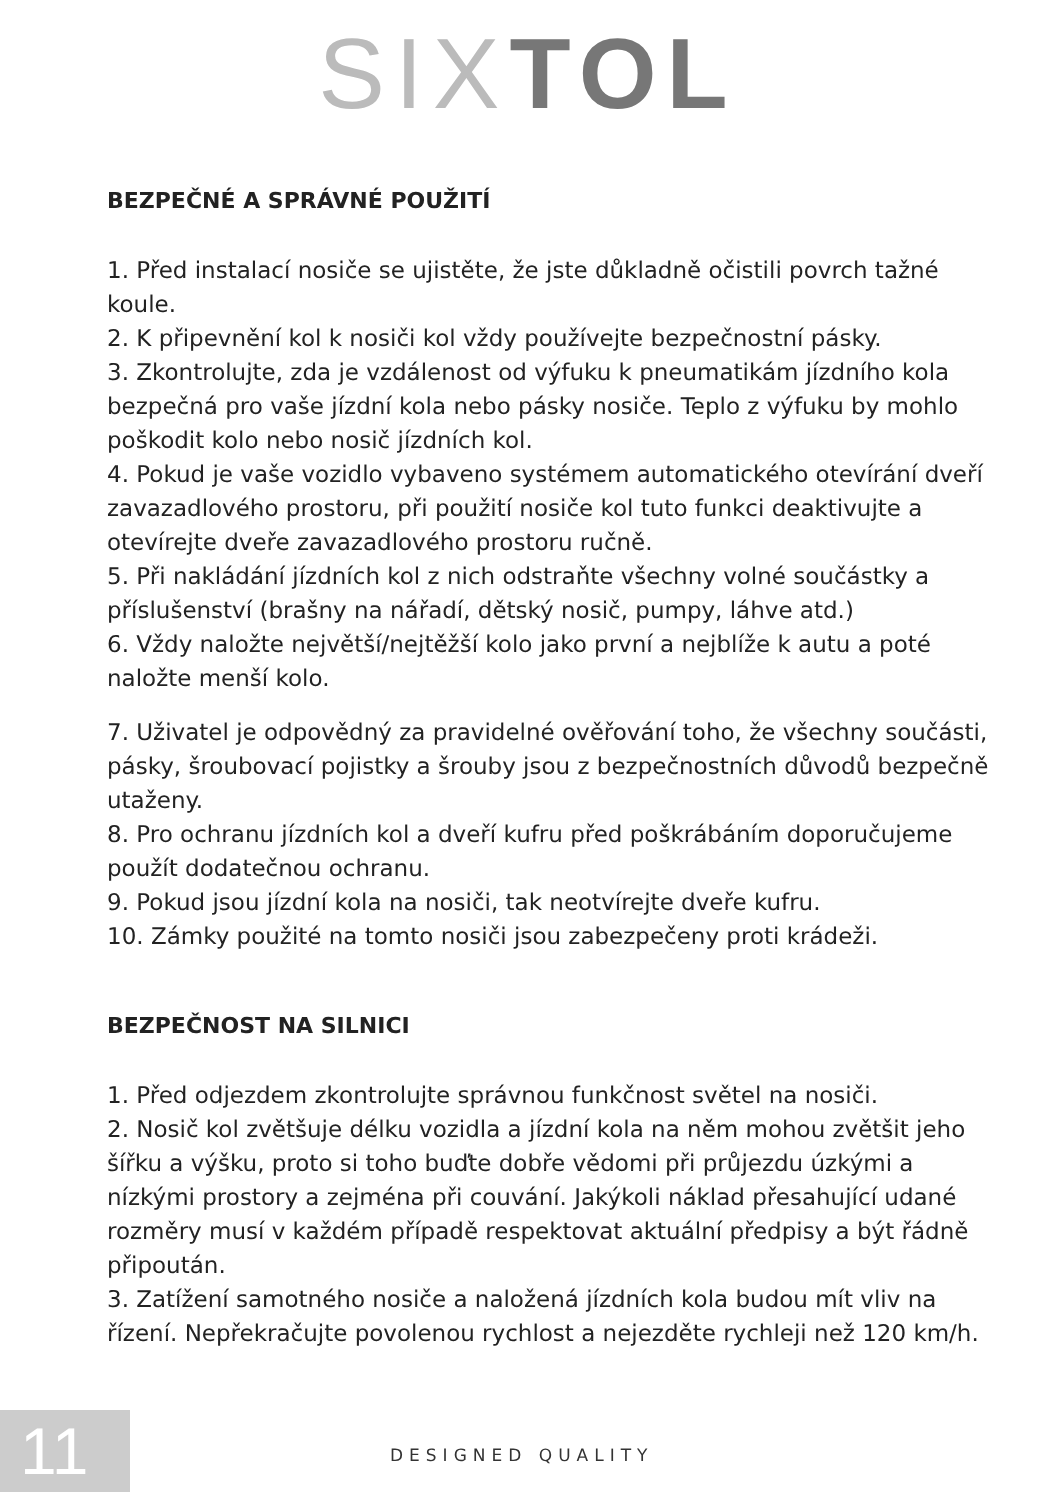SIXTOL
BEZPEČNÉ A SPRÁVNÉ POUŽITÍ
1. Před instalací nosiče se ujistěte, že jste důkladně očistili povrch tažné koule.
2. K připevnění kol k nosiči kol vždy používejte bezpečnostní pásky.
3. Zkontrolujte, zda je vzdálenost od výfuku k pneumatikám jízdního kola bezpečná pro vaše jízdní kola nebo pásky nosiče. Teplo z výfuku by mohlo poškodit kolo nebo nosič jízdních kol.
4. Pokud je vaše vozidlo vybaveno systémem automatického otevírání dveří zavazadlového prostoru, při použití nosiče kol tuto funkci deaktivujte a otevírejte dveře zavazadlového prostoru ručně.
5. Při nakládání jízdních kol z nich odstraňte všechny volné součástky a příslušenství (brašny na nářadí, dětský nosič, pumpy, láhve atd.)
6. Vždy naložte největší/nejtěžší kolo jako první a nejblíže k autu a poté naložte menší kolo.
7. Uživatel je odpovědný za pravidelné ověřování toho, že všechny součásti, pásky, šroubovací pojistky a šrouby jsou z bezpečnostních důvodů bezpečně utaženy.
8. Pro ochranu jízdních kol a dveří kufru před poškrábáním doporučujeme použít dodatečnou ochranu.
9. Pokud jsou jízdní kola na nosiči, tak neotvírejte dveře kufru.
10. Zámky použité na tomto nosiči jsou zabezpečeny proti krádeži.
BEZPEČNOST NA SILNICI
1. Před odjezdem zkontrolujte správnou funkčnost světel na nosiči.
2. Nosič kol zvětšuje délku vozidla a jízdní kola na něm mohou zvětšit jeho šířku a výšku, proto si toho buďte dobře vědomi při průjezdu úzkými a nízkými prostory a zejména při couvání. Jakýkoli náklad přesahující udané rozměry musí v každém případě respektovat aktuální předpisy a být řádně připoután.
3. Zatížení samotného nosiče a naložená jízdních kola budou mít vliv na řízení. Nepřekračujte povolenou rychlost a nejezděte rychleji než 120 km/h.
11 DESIGNED QUALITY